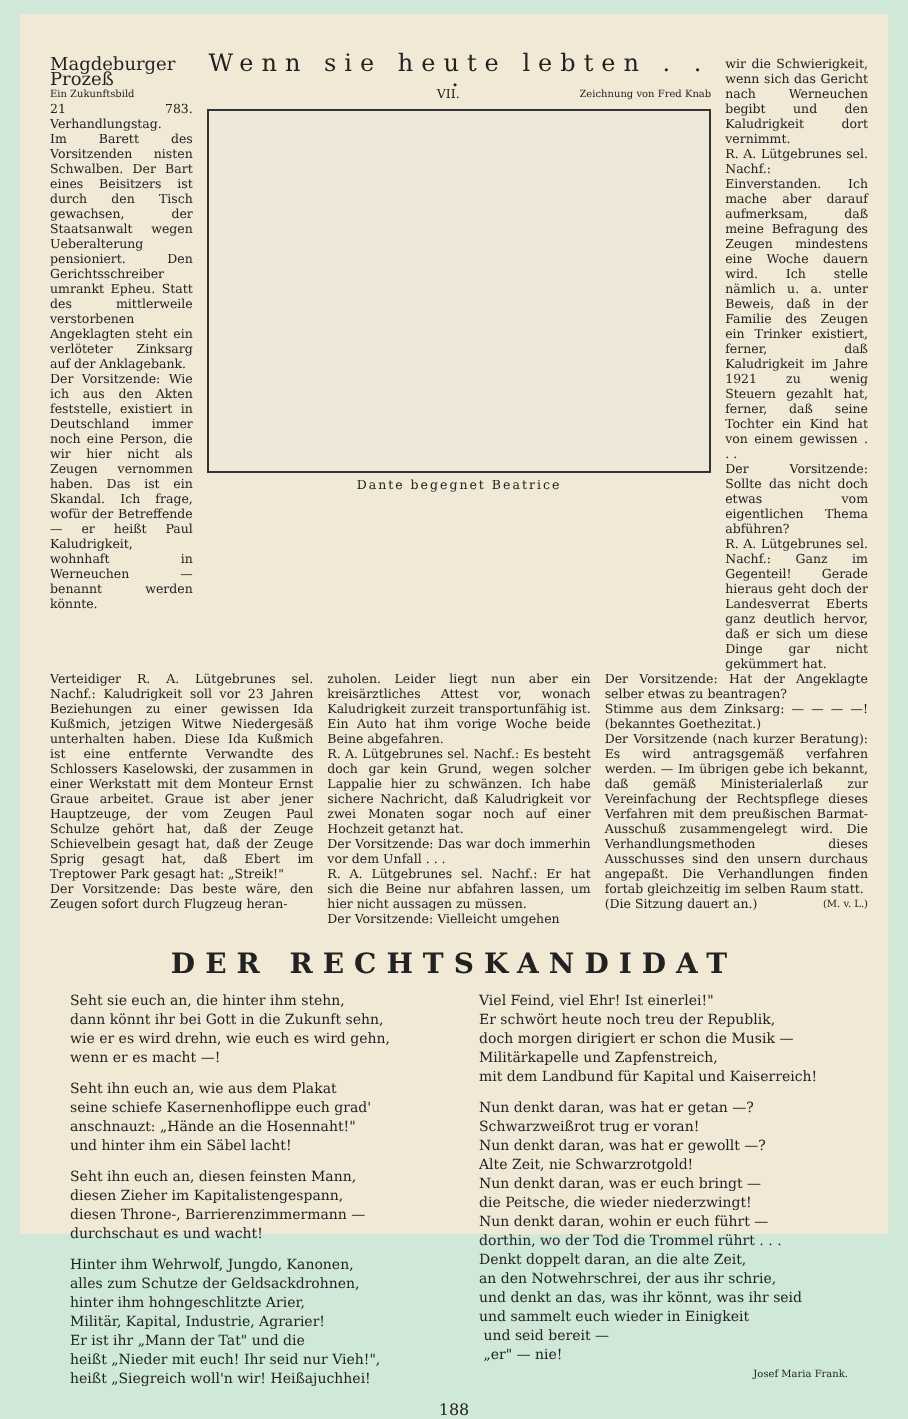Magdeburger Prozeß
Ein Zukunftsbild
21 783. Verhandlungstag.
Im Barett des Vorsitzenden nisten Schwalben. Der Bart eines Beisitzers ist durch den Tisch gewachsen, der Staatsanwalt wegen Ueberalterung pensioniert. Den Gerichtsschreiber umrankt Epheu. Statt des mittlerweile verstorbenen Angeklagten steht ein verlöteter Zinksarg auf der Anklagebank.
Der Vorsitzende: Wie ich aus den Akten feststelle, existiert in Deutschland immer noch eine Person, die wir hier nicht als Zeugen vernommen haben. Das ist ein Skandal. Ich frage, wofür der Betreffende — er heißt Paul Kaludrigkeit, wohnhaft in Werneuchen — benannt werden könnte.
Wenn sie heute lebten . . .
VII. Zeichnung von Fred Knab
Dante begegnet Beatrice
wir die Schwierigkeit, wenn sich das Gericht nach Werneuchen begibt und den Kaludrigkeit dort vernimmt.
R. A. Lütgebrunes sel. Nachf.: Einverstanden. Ich mache aber darauf aufmerksam, daß meine Befragung des Zeugen mindestens eine Woche dauern wird. Ich stelle nämlich u. a. unter Beweis, daß in der Familie des Zeugen ein Trinker existiert, ferner, daß Kaludrigkeit im Jahre 1921 zu wenig Steuern gezahlt hat, ferner, daß seine Tochter ein Kind hat von einem gewissen . . .
Der Vorsitzende: Sollte das nicht doch etwas vom eigentlichen Thema abführen?
R. A. Lütgebrunes sel. Nachf.: Ganz im Gegenteil! Gerade hieraus geht doch der Landesverrat Eberts ganz deutlich hervor, daß er sich um diese Dinge gar nicht gekümmert hat.
Verteidiger R. A. Lütgebrunes sel. Nachf.: Kaludrigkeit soll vor 23 Jahren Beziehungen zu einer gewissen Ida Kußmich, jetzigen Witwe Niedergesäß unterhalten haben. Diese Ida Kußmich ist eine entfernte Verwandte des Schlossers Kaselowski, der zusammen in einer Werkstatt mit dem Monteur Ernst Graue arbeitet. Graue ist aber jener Hauptzeuge, der vom Zeugen Paul Schulze gehört hat, daß der Zeuge Schievelbein gesagt hat, daß der Zeuge Sprig gesagt hat, daß Ebert im Treptower Park gesagt hat: „Streik!"
Der Vorsitzende: Das beste wäre, den Zeugen sofort durch Flugzeug heran-
zuholen. Leider liegt nun aber ein kreisärztliches Attest vor, wonach Kaludrigkeit zurzeit transportunfähig ist. Ein Auto hat ihm vorige Woche beide Beine abgefahren.
R. A. Lütgebrunes sel. Nachf.: Es besteht doch gar kein Grund, wegen solcher Lappalie hier zu schwänzen. Ich habe sichere Nachricht, daß Kaludrigkeit vor zwei Monaten sogar noch auf einer Hochzeit getanzt hat.
Der Vorsitzende: Das war doch immerhin vor dem Unfall . . .
R. A. Lütgebrunes sel. Nachf.: Er hat sich die Beine nur abfahren lassen, um hier nicht aussagen zu müssen.
Der Vorsitzende: Vielleicht umgehen
Der Vorsitzende: Hat der Angeklagte selber etwas zu beantragen?
Stimme aus dem Zinksarg: — — — —! (bekanntes Goethezitat.)
Der Vorsitzende (nach kurzer Beratung): Es wird antragsgemäß verfahren werden. — Im übrigen gebe ich bekannt, daß gemäß Ministerialerlaß zur Vereinfachung der Rechtspflege dieses Verfahren mit dem preußischen Barmat-Ausschuß zusammengelegt wird. Die Verhandlungsmethoden dieses Ausschusses sind den unsern durchaus angepaßt. Die Verhandlungen finden fortab gleichzeitig im selben Raum statt.
(Die Sitzung dauert an.) (M. v. L.)
DER RECHTSKANDIDAT
Seht sie euch an, die hinter ihm stehn,
dann könnt ihr bei Gott in die Zukunft sehn,
wie er es wird drehn, wie euch es wird gehn,
wenn er es macht —!
Seht ihn euch an, wie aus dem Plakat
seine schiefe Kasernenhoflippe euch grad'
anschnauzt: „Hände an die Hosennaht!"
und hinter ihm ein Säbel lacht!
Seht ihn euch an, diesen feinsten Mann,
diesen Zieher im Kapitalistengespann,
diesen Throne-, Barrierenzimmermann —
durchschaut es und wacht!
Hinter ihm Wehrwolf, Jungdo, Kanonen,
alles zum Schutze der Geldsackdrohnen,
hinter ihm hohngeschlitzte Arier,
Militär, Kapital, Industrie, Agrarier!
Er ist ihr „Mann der Tat" und die
heißt „Nieder mit euch! Ihr seid nur Vieh!",
heißt „Siegreich woll'n wir! Heißajuchhei!
Viel Feind, viel Ehr! Ist einerlei!"
Er schwört heute noch treu der Republik,
doch morgen dirigiert er schon die Musik —
Militärkapelle und Zapfenstreich,
mit dem Landbund für Kapital und Kaiserreich!
Nun denkt daran, was hat er getan —?
Schwarzweißrot trug er voran!
Nun denkt daran, was hat er gewollt —?
Alte Zeit, nie Schwarzrotgold!
Nun denkt daran, was er euch bringt —
die Peitsche, die wieder niederzwingt!
Nun denkt daran, wohin er euch führt —
dorthin, wo der Tod die Trommel rührt . . .
Denkt doppelt daran, an die alte Zeit,
an den Notwehrschrei, der aus ihr schrie,
und denkt an das, was ihr könnt, was ihr seid
und sammelt euch wieder in Einigkeit
und seid bereit —
„er" — nie!
Josef Maria Frank.
188